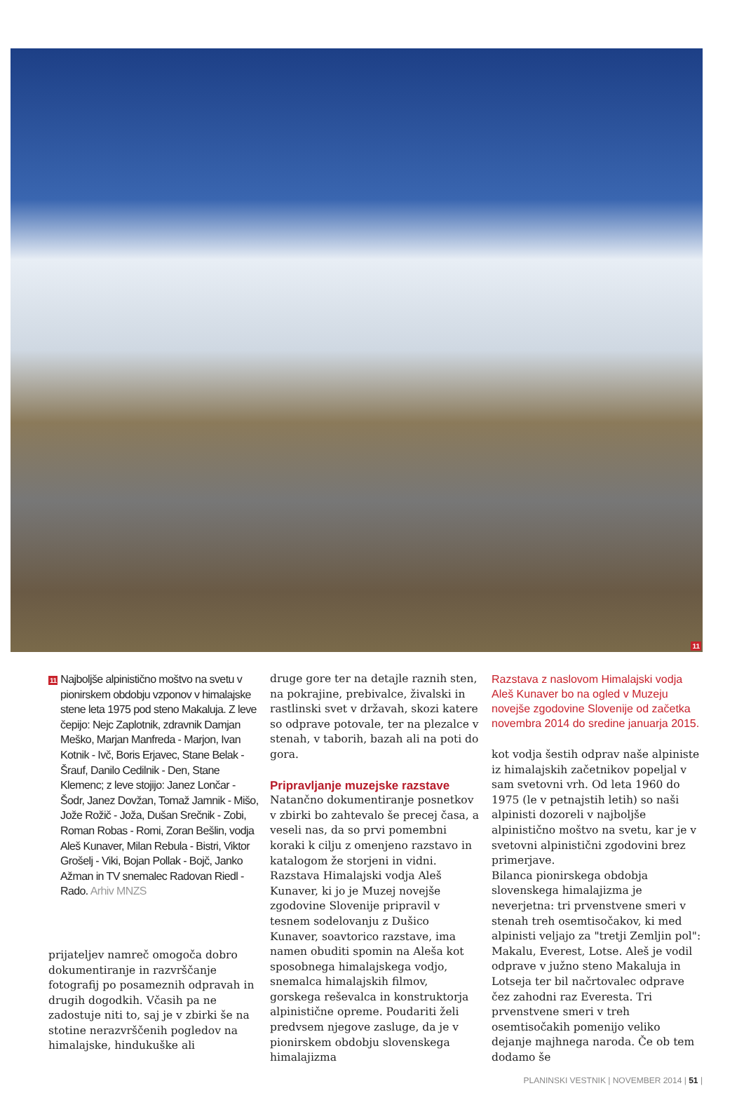11
11 Najboljše alpinistično moštvo na svetu v pionirskem obdobju vzponov v himalajske stene leta 1975 pod steno Makaluja. Z leve čepijo: Nejc Zaplotnik, zdravnik Damjan Meško, Marjan Manfreda - Marjon, Ivan Kotnik - Ivč, Boris Erjavec, Stane Belak - Šrauf, Danilo Cedilnik - Den, Stane Klemenc; z leve stojijo: Janez Lončar - Šodr, Janez Dovžan, Tomaž Jamnik - Mišo, Jože Rožič - Joža, Dušan Srečnik - Zobi, Roman Robas - Romi, Zoran Bešlin, vodja Aleš Kunaver, Milan Rebula - Bistri, Viktor Grošelj - Viki, Bojan Pollak - Bojč, Janko Ažman in TV snemalec Radovan Riedl - Rado. Arhiv MNZS
prijateljev namreč omogoča dobro dokumentiranje in razvrščanje fotografij po posameznih odpravah in drugih dogodkih. Včasih pa ne zadostuje niti to, saj je v zbirki še na stotine nerazvrščenih pogledov na himalajske, hindukuške ali
druge gore ter na detajle raznih sten, na pokrajine, prebivalce, živalski in rastlinski svet v državah, skozi katere so odprave potovale, ter na plezalce v stenah, v taborih, bazah ali na poti do gora.
Pripravljanje muzejske razstave
Natančno dokumentiranje posnetkov v zbirki bo zahtevalo še precej časa, a veseli nas, da so prvi pomembni koraki k cilju z omenjeno razstavo in katalogom že storjeni in vidni.
Razstava Himalajski vodja Aleš Kunaver, ki jo je Muzej novejše zgodovine Slovenije pripravil v tesnem sodelovanju z Dušico Kunaver, soavtorico razstave, ima namen obuditi spomin na Aleša kot sposobnega himalajskega vodjo, snemalca himalajskih filmov, gorskega reševalca in konstruktorja alpinistične opreme. Poudariti želi predvsem njegove zasluge, da je v pionirskem obdobju slovenskega himalajizma
Razstava z naslovom Himalajski vodja Aleš Kunaver bo na ogled v Muzeju novejše zgodovine Slovenije od začetka novembra 2014 do sredine januarja 2015.
kot vodja šestih odprav naše alpiniste iz himalajskih začetnikov popeljal v sam svetovni vrh. Od leta 1960 do 1975 (le v petnajstih letih) so naši alpinisti dozoreli v najboljše alpinistično moštvo na svetu, kar je v svetovni alpinistični zgodovini brez primerjave.
Bilanca pionirskega obdobja slovenskega himalajizma je neverjetna: tri prvenstvene smeri v stenah treh osemtisočakov, ki med alpinisti veljajo za "tretji Zemljin pol": Makalu, Everest, Lotse. Aleš je vodil odprave v južno steno Makaluja in Lotseja ter bil načrtovalec odprave čez zahodni raz Everesta. Tri prvenstvene smeri v treh osemtisočakih pomenijo veliko dejanje majhnega naroda. Če ob tem dodamo še
PLANINSKI VESTNIK | NOVEMBER 2014 | 51 |